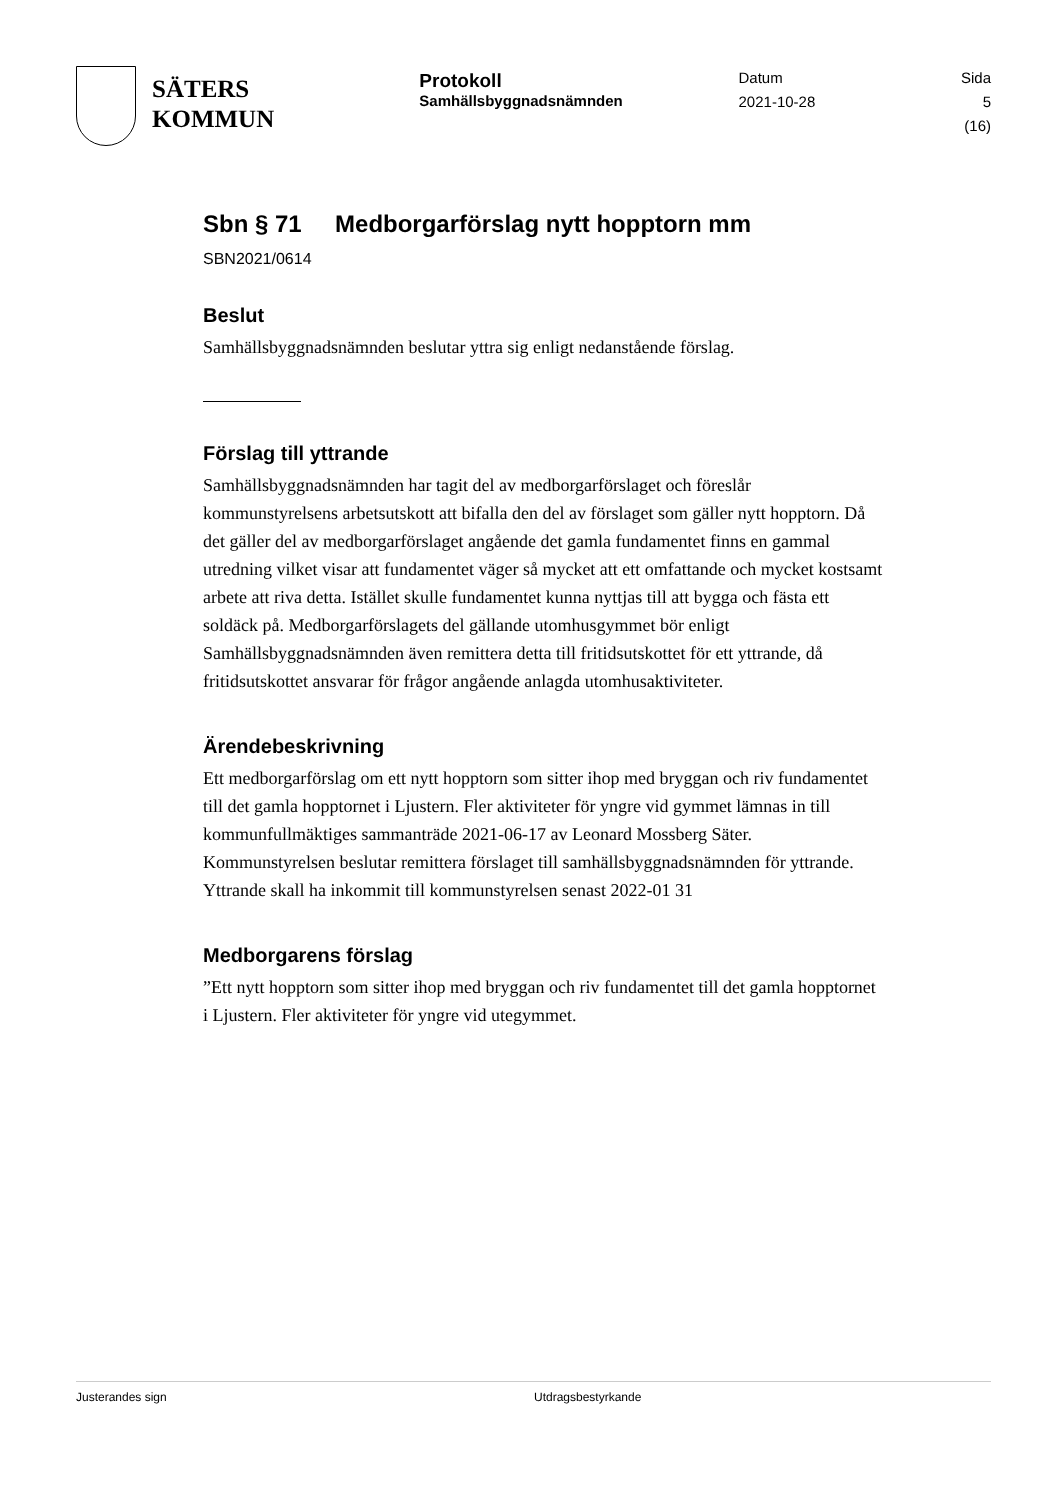SÄTERS
KOMMUN
Protokoll
Samhällsbyggnadsnämnden
Datum
2021-10-28
Sida
5 (16)
Sbn § 71 Medborgarförslag nytt hopptorn mm
SBN2021/0614
Beslut
Samhällsbyggnadsnämnden beslutar yttra sig enligt nedanstående förslag.
Förslag till yttrande
Samhällsbyggnadsnämnden har tagit del av medborgarförslaget och föreslår kommunstyrelsens arbetsutskott att bifalla den del av förslaget som gäller nytt hopptorn. Då det gäller del av medborgarförslaget angående det gamla fundamentet finns en gammal utredning vilket visar att fundamentet väger så mycket att ett omfattande och mycket kostsamt arbete att riva detta. Istället skulle fundamentet kunna nyttjas till att bygga och fästa ett soldäck på. Medborgarförslagets del gällande utomhusgymmet bör enligt Samhällsbyggnadsnämnden även remittera detta till fritidsutskottet för ett yttrande, då fritidsutskottet ansvarar för frågor angående anlagda utomhusaktiviteter.
Ärendebeskrivning
Ett medborgarförslag om ett nytt hopptorn som sitter ihop med bryggan och riv fundamentet till det gamla hopptornet i Ljustern. Fler aktiviteter för yngre vid gymmet lämnas in till kommunfullmäktiges sammanträde 2021-06-17 av Leonard Mossberg Säter. Kommunstyrelsen beslutar remittera förslaget till samhällsbyggnadsnämnden för yttrande. Yttrande skall ha inkommit till kommunstyrelsen senast 2022-01 31
Medborgarens förslag
”Ett nytt hopptorn som sitter ihop med bryggan och riv fundamentet till det gamla hopptornet i Ljustern. Fler aktiviteter för yngre vid utegymmet.
Justerandes sign Utdragsbestyrkande